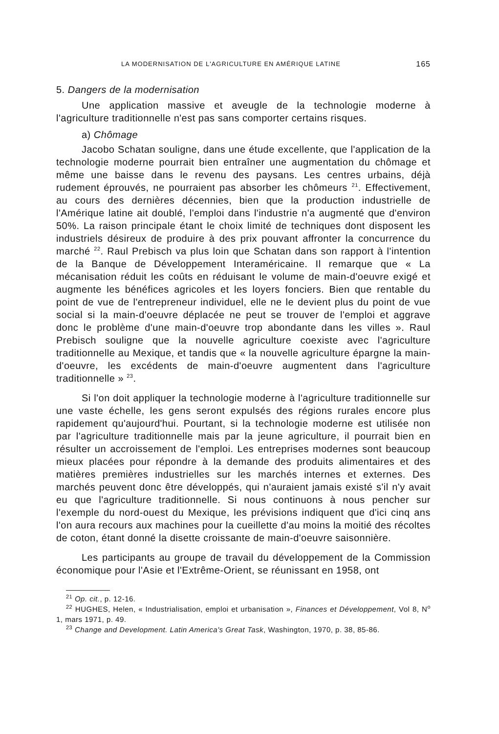LA MODERNISATION DE L'AGRICULTURE EN AMÉRIQUE LATINE 165
5. Dangers de la modernisation
Une application massive et aveugle de la technologie moderne à l'agriculture traditionnelle n'est pas sans comporter certains risques.
a) Chômage
Jacobo Schatan souligne, dans une étude excellente, que l'application de la technologie moderne pourrait bien entraîner une augmentation du chômage et même une baisse dans le revenu des paysans. Les centres urbains, déjà rudement éprouvés, ne pourraient pas absorber les chômeurs <sup>21</sup>. Effectivement, au cours des dernières décennies, bien que la production industrielle de l'Amérique latine ait doublé, l'emploi dans l'industrie n'a augmenté que d'environ 50%. La raison principale étant le choix limité de techniques dont disposent les industriels désireux de produire à des prix pouvant affronter la concurrence du marché <sup>22</sup>. Raul Prebisch va plus loin que Schatan dans son rapport à l'intention de la Banque de Développement Interaméricaine. Il remarque que « La mécanisation réduit les coûts en réduisant le volume de main-d'oeuvre exigé et augmente les bénéfices agricoles et les loyers fonciers. Bien que rentable du point de vue de l'entrepreneur individuel, elle ne le devient plus du point de vue social si la main-d'oeuvre déplacée ne peut se trouver de l'emploi et aggrave donc le problème d'une main-d'oeuvre trop abondante dans les villes ». Raul Prebisch souligne que la nouvelle agriculture coexiste avec l'agriculture traditionnelle au Mexique, et tandis que « la nouvelle agriculture épargne la main-d'oeuvre, les excédents de main-d'oeuvre augmentent dans l'agriculture traditionnelle » <sup>23</sup>.
Si l'on doit appliquer la technologie moderne à l'agriculture traditionnelle sur une vaste échelle, les gens seront expulsés des régions rurales encore plus rapidement qu'aujourd'hui. Pourtant, si la technologie moderne est utilisée non par l'agriculture traditionnelle mais par la jeune agriculture, il pourrait bien en résulter un accroissement de l'emploi. Les entreprises modernes sont beaucoup mieux placées pour répondre à la demande des produits alimentaires et des matières premières industrielles sur les marchés internes et externes. Des marchés peuvent donc être développés, qui n'auraient jamais existé s'il n'y avait eu que l'agriculture traditionnelle. Si nous continuons à nous pencher sur l'exemple du nord-ouest du Mexique, les prévisions indiquent que d'ici cinq ans l'on aura recours aux machines pour la cueillette d'au moins la moitié des récoltes de coton, étant donné la disette croissante de main-d'oeuvre saisonnière.
Les participants au groupe de travail du développement de la Commission économique pour l'Asie et l'Extrême-Orient, se réunissant en 1958, ont
<sup>21</sup> Op. cit., p. 12-16.
<sup>22</sup> HUGHES, Helen, « Industrialisation, emploi et urbanisation », Finances et Développement, Vol 8, N<sup>o</sup> 1, mars 1971, p. 49.
<sup>23</sup> Change and Development. Latin America's Great Task, Washington, 1970, p. 38, 85-86.